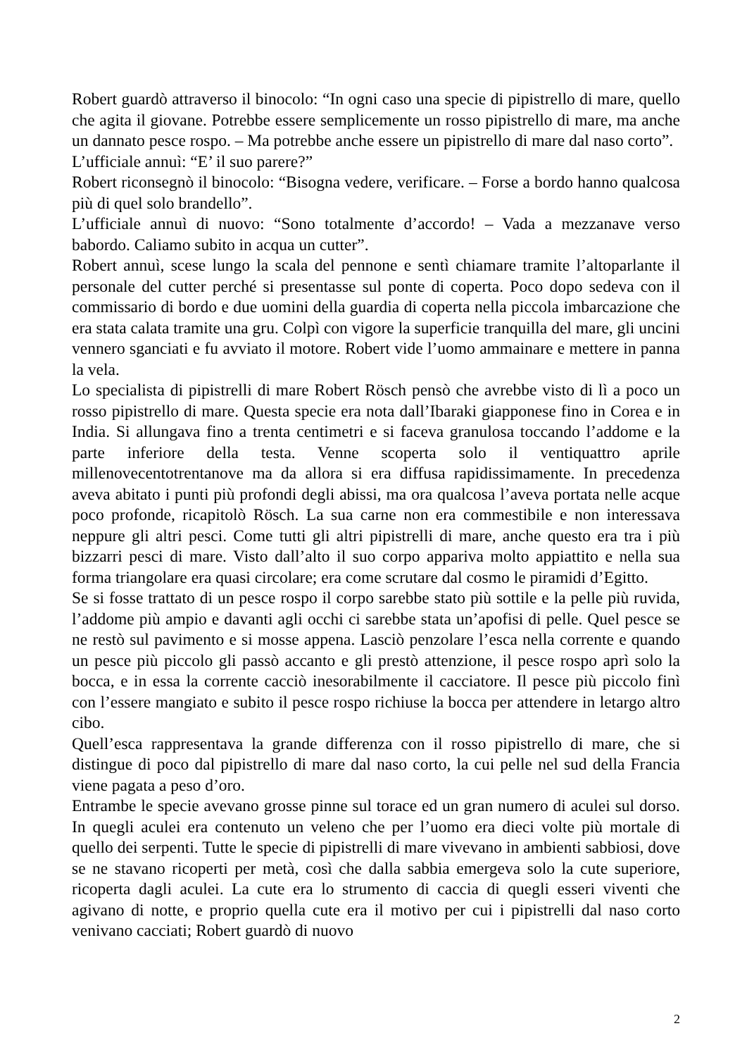Robert guardò attraverso il binocolo: “In ogni caso una specie di pipistrello di mare, quello che agita il giovane. Potrebbe essere semplicemente un rosso pipistrello di mare, ma anche un dannato pesce rospo. – Ma potrebbe anche essere un pipistrello di mare dal naso corto”.
L’ufficiale annuì: “E’ il suo parere?”
Robert riconsegnò il binocolo: “Bisogna vedere, verificare. – Forse a bordo hanno qualcosa più di quel solo brandello”.
L’ufficiale annuì di nuovo: “Sono totalmente d’accordo! – Vada a mezzanave verso babordo. Caliamo subito in acqua un cutter”.
Robert annuì, scese lungo la scala del pennone e sentì chiamare tramite l’altoparlante il personale del cutter perché si presentasse sul ponte di coperta. Poco dopo sedeva con il commissario di bordo e due uomini della guardia di coperta nella piccola imbarcazione che era stata calata tramite una gru. Colpì con vigore la superficie tranquilla del mare, gli uncini vennero sganciati e fu avviato il motore. Robert vide l’uomo ammainare e mettere in panna la vela.
Lo specialista di pipistrelli di mare Robert Rösch pensò che avrebbe visto di lì a poco un rosso pipistrello di mare. Questa specie era nota dall’Ibaraki giapponese fino in Corea e in India. Si allungava fino a trenta centimetri e si faceva granulosa toccando l’addome e la parte inferiore della testa. Venne scoperta solo il ventiquattro aprile millenovecentotrentanove ma da allora si era diffusa rapidissimamente. In precedenza aveva abitato i punti più profondi degli abissi, ma ora qualcosa l’aveva portata nelle acque poco profonde, ricapitolò Rösch. La sua carne non era commestibile e non interessava neppure gli altri pesci. Come tutti gli altri pipistrelli di mare, anche questo era tra i più bizzarri pesci di mare. Visto dall’alto il suo corpo appariva molto appiattito e nella sua forma triangolare era quasi circolare; era come scrutare dal cosmo le piramidi d’Egitto.
Se si fosse trattato di un pesce rospo il corpo sarebbe stato più sottile e la pelle più ruvida, l’addome più ampio e davanti agli occhi ci sarebbe stata un’apofisi di pelle. Quel pesce se ne restò sul pavimento e si mosse appena. Lasciò penzolare l’esca nella corrente e quando un pesce più piccolo gli passò accanto e gli prestò attenzione, il pesce rospo aprì solo la bocca, e in essa la corrente cacciò inesorabilmente il cacciatore. Il pesce più piccolo finì con l’essere mangiato e subito il pesce rospo richiuse la bocca per attendere in letargo altro cibo.
Quell’esca rappresentava la grande differenza con il rosso pipistrello di mare, che si distingue di poco dal pipistrello di mare dal naso corto, la cui pelle nel sud della Francia viene pagata a peso d’oro.
Entrambe le specie avevano grosse pinne sul torace ed un gran numero di aculei sul dorso. In quegli aculei era contenuto un veleno che per l’uomo era dieci volte più mortale di quello dei serpenti. Tutte le specie di pipistrelli di mare vivevano in ambienti sabbiosi, dove se ne stavano ricoperti per metà, così che dalla sabbia emergeva solo la cute superiore, ricoperta dagli aculei. La cute era lo strumento di caccia di quegli esseri viventi che agivano di notte, e proprio quella cute era il motivo per cui i pipistrelli dal naso corto venivano cacciati; Robert guardò di nuovo
2